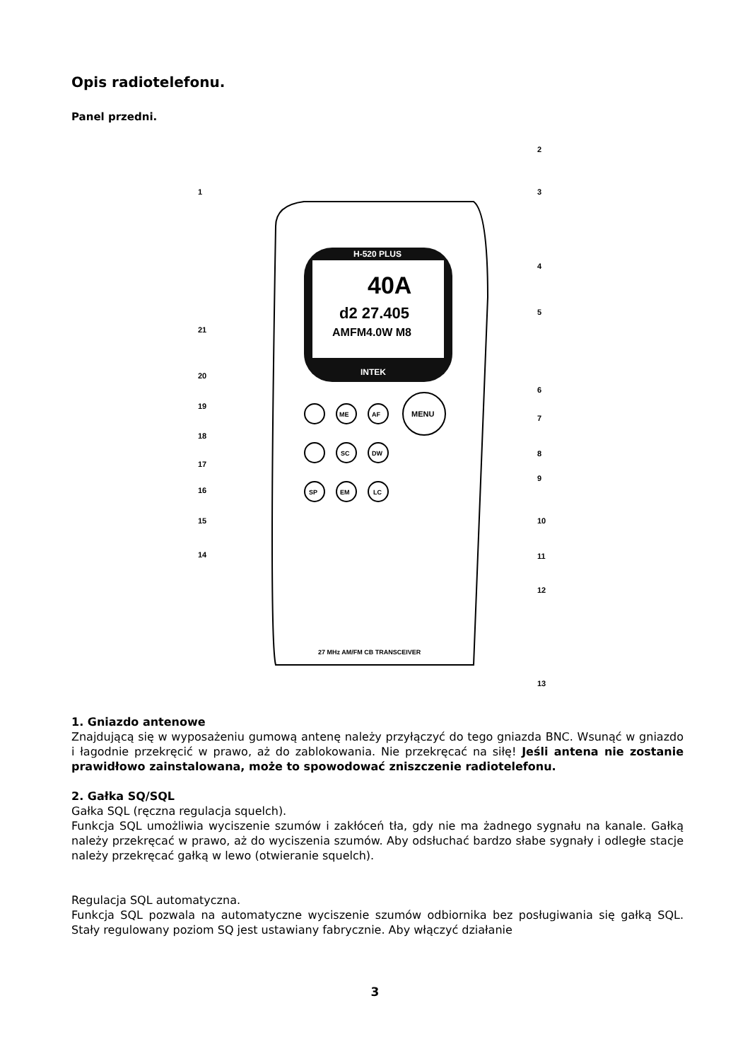Opis radiotelefonu.
Panel przedni.
H-520 PLUS
INTEK
40A
d2 27.405
AMFM4.0W M8
ME
AF
MENU
SC
DW
SP
EM
LC
27 MHz AM/FM CB TRANSCEIVER
1
2
3
4
5
6
7
8
9
10
11
12
13
14
15
16
17
18
19
20
21
1. Gniazdo antenowe
Znajdującą się w wyposażeniu gumową antenę należy przyłączyć do tego gniazda BNC. Wsunąć w gniazdo i łagodnie przekręcić w prawo, aż do zablokowania. Nie przekręcać na siłę! Jeśli antena nie zostanie prawidłowo zainstalowana, może to spowodować zniszczenie radiotelefonu.
2. Gałka SQ/SQL
Gałka SQL (ręczna regulacja squelch).
Funkcja SQL umożliwia wyciszenie szumów i zakłóceń tła, gdy nie ma żadnego sygnału na kanale. Gałką należy przekręcać w prawo, aż do wyciszenia szumów. Aby odsłuchać bardzo słabe sygnały i odległe stacje należy przekręcać gałką w lewo (otwieranie squelch).
Regulacja SQL automatyczna.
Funkcja SQL pozwala na automatyczne wyciszenie szumów odbiornika bez posługiwania się gałką SQL. Stały regulowany poziom SQ jest ustawiany fabrycznie. Aby włączyć działanie
3